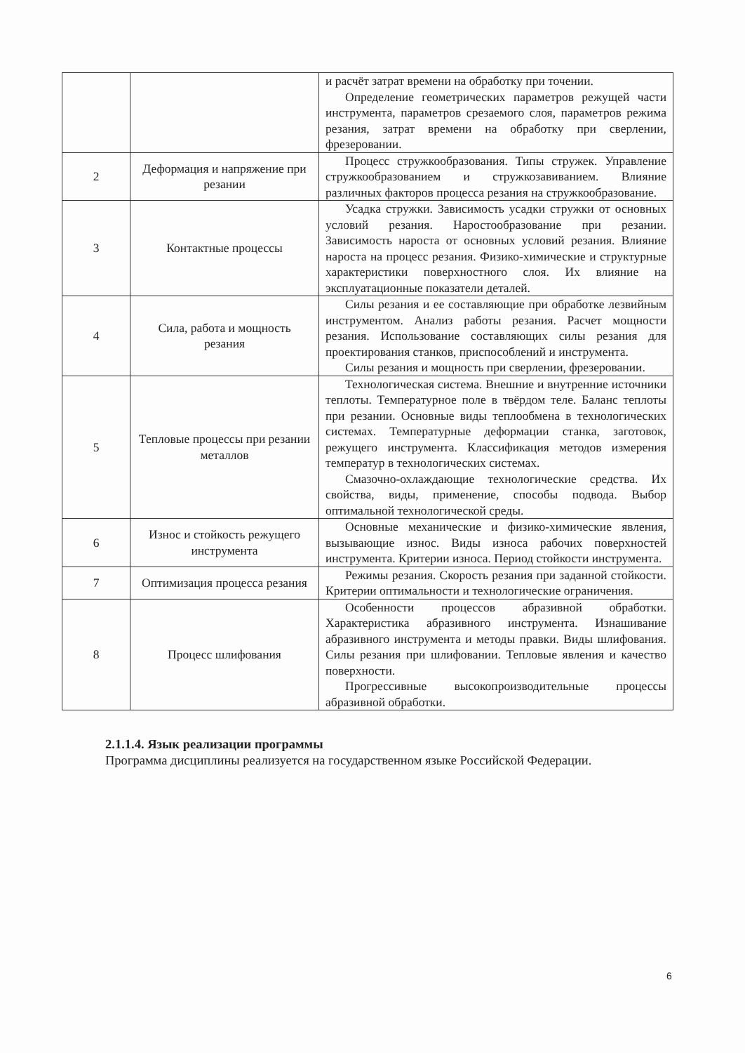| | | и расчёт затрат времени на обработку при точении. Определение геометрических параметров режущей части инструмента, параметров срезаемого слоя, параметров режима резания, затрат времени на обработку при сверлении, фрезеровании. |
| 2 | Деформация и напряжение при резании | Процесс стружкообразования. Типы стружек. Управление стружкообразованием и стружкозавиванием. Влияние различных факторов процесса резания на стружкообразование. |
| 3 | Контактные процессы | Усадка стружки. Зависимость усадки стружки от основных условий резания. Наростообразование при резании. Зависимость нароста от основных условий резания. Влияние нароста на процесс резания. Физико-химические и структурные характеристики поверхностного слоя. Их влияние на эксплуатационные показатели деталей. |
| 4 | Сила, работа и мощность резания | Силы резания и ее составляющие при обработке лезвийным инструментом. Анализ работы резания. Расчет мощности резания. Использование составляющих силы резания для проектирования станков, приспособлений и инструмента. Силы резания и мощность при сверлении, фрезеровании. |
| 5 | Тепловые процессы при резании металлов | Технологическая система. Внешние и внутренние источники теплоты. Температурное поле в твёрдом теле. Баланс теплоты при резании. Основные виды теплообмена в технологических системах. Температурные деформации станка, заготовок, режущего инструмента. Классификация методов измерения температур в технологических системах. Смазочно-охлаждающие технологические средства. Их свойства, виды, применение, способы подвода. Выбор оптимальной технологической среды. |
| 6 | Износ и стойкость режущего инструмента | Основные механические и физико-химические явления, вызывающие износ. Виды износа рабочих поверхностей инструмента. Критерии износа. Период стойкости инструмента. |
| 7 | Оптимизация процесса резания | Режимы резания. Скорость резания при заданной стойкости. Критерии оптимальности и технологические ограничения. |
| 8 | Процесс шлифования | Особенности процессов абразивной обработки. Характеристика абразивного инструмента. Изнашивание абразивного инструмента и методы правки. Виды шлифования. Силы резания при шлифовании. Тепловые явления и качество поверхности. Прогрессивные высокопроизводительные процессы абразивной обработки. |
2.1.1.4. Язык реализации программы
Программа дисциплины реализуется на государственном языке Российской Федерации.
6